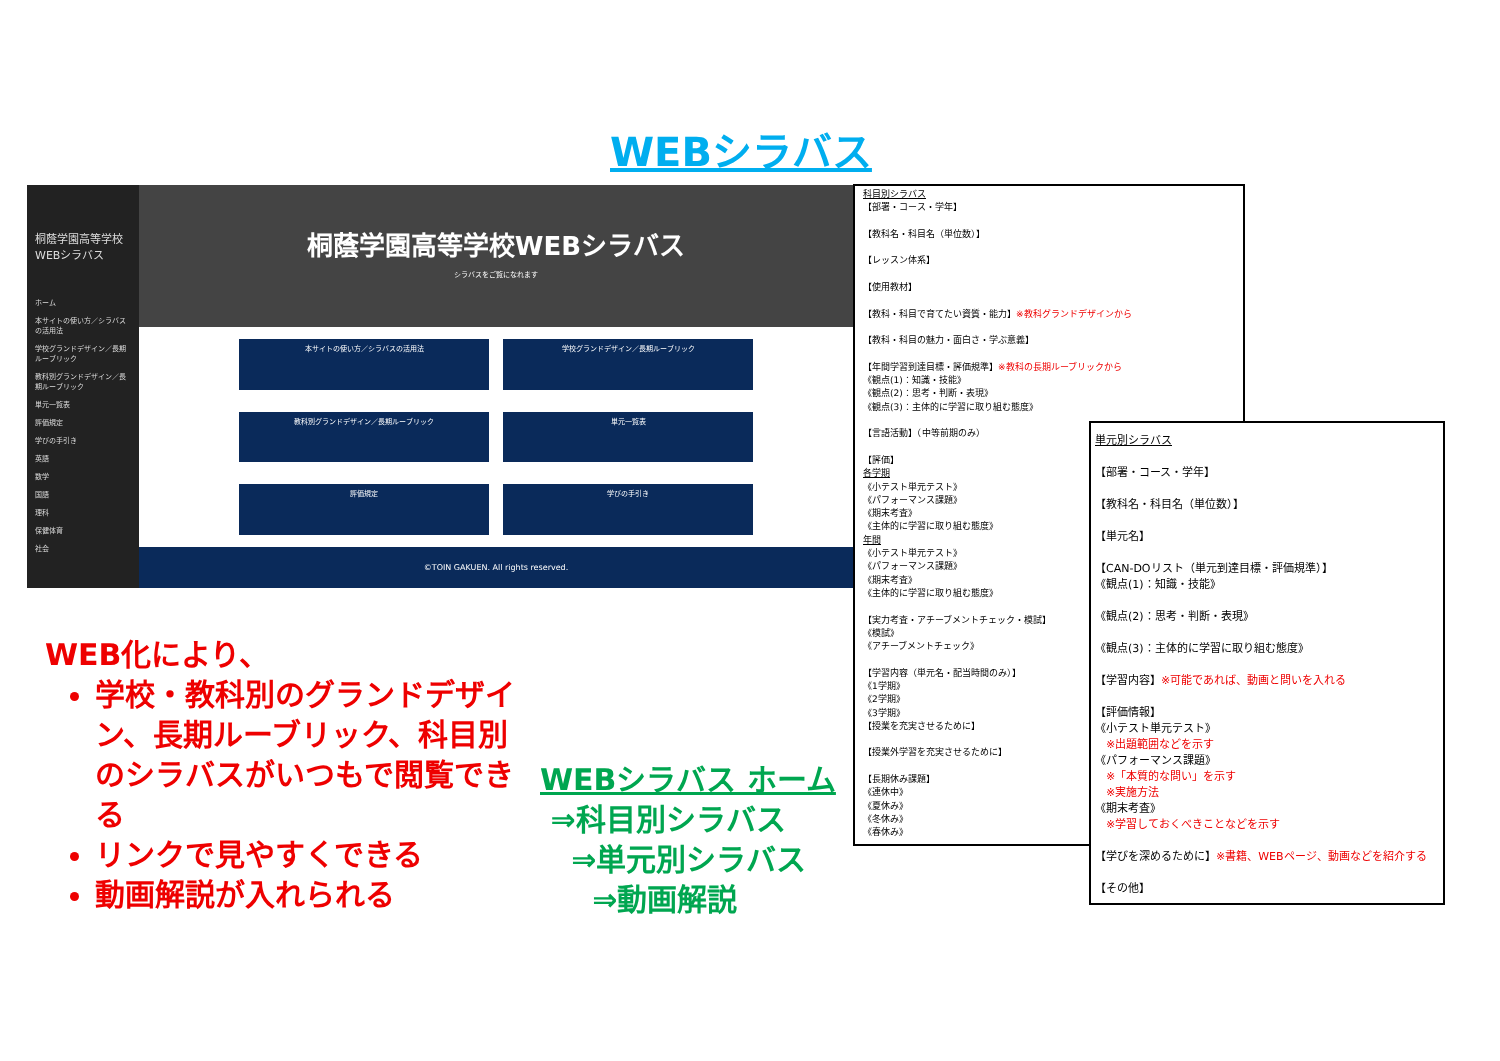WEBシラバス
桐蔭学園高等学校WEBシラバス
ホーム
本サイトの使い方／シラバスの活用法
学校グランドデザイン／長期ルーブリック
教科別グランドデザイン／長期ルーブリック
単元一覧表
評価規定
学びの手引き
英語
数学
国語
理科
保健体育
社会
桐蔭学園高等学校WEBシラバス
シラバスをご覧になれます
本サイトの使い方／シラバスの活用法
学校グランドデザイン／長期ルーブリック
教科別グランドデザイン／長期ルーブリック
単元一覧表
評価規定
学びの手引き
©TOIN GAKUEN. All rights reserved.
科目別シラバス
【部署・コース・学年】
【教科名・科目名（単位数）】
【レッスン体系】
【使用教材】
【教科・科目で育てたい資質・能力】※教科グランドデザインから
【教科・科目の魅力・面白さ・学ぶ意義】
【年間学習到達目標・評価規準】※教科の長期ルーブリックから
《観点(1)：知識・技能》
《観点(2)：思考・判断・表現》
《観点(3)：主体的に学習に取り組む態度》
【言語活動】（中等前期のみ）
【評価】
各学期
《小テスト単元テスト》
《パフォーマンス課題》
《期末考査》
《主体的に学習に取り組む態度》
年間
《小テスト単元テスト》
《パフォーマンス課題》
《期末考査》
《主体的に学習に取り組む態度》
【実力考査・アチーブメントチェック・模試】
《模試》
《アチーブメントチェック》
【学習内容（単元名・配当時間のみ）】
《1学期》
《2学期》
《3学期》
【授業を充実させるために】
【授業外学習を充実させるために】
【長期休み課題】
《連休中》
《夏休み》
《冬休み》
《春休み》
単元別シラバス
【部署・コース・学年】
【教科名・科目名（単位数）】
【単元名】
【CAN-DOリスト（単元到達目標・評価規準）】
《観点(1)：知識・技能》
《観点(2)：思考・判断・表現》
《観点(3)：主体的に学習に取り組む態度》
【学習内容】※可能であれば、動画と問いを入れる
【評価情報】
《小テスト単元テスト》
　※出題範囲などを示す
《パフォーマンス課題》
　※「本質的な問い」を示す
　※実施方法
《期末考査》
　※学習しておくべきことなどを示す
【学びを深めるために】※書籍、WEBページ、動画などを紹介する
【その他】
WEB化により、
学校・教科別のグランドデザイン、長期ルーブリック、科目別のシラバスがいつもで閲覧できる
リンクで見やすくできる
動画解説が入れられる
WEBシラバス ホーム
⇒科目別シラバス
⇒単元別シラバス
⇒動画解説